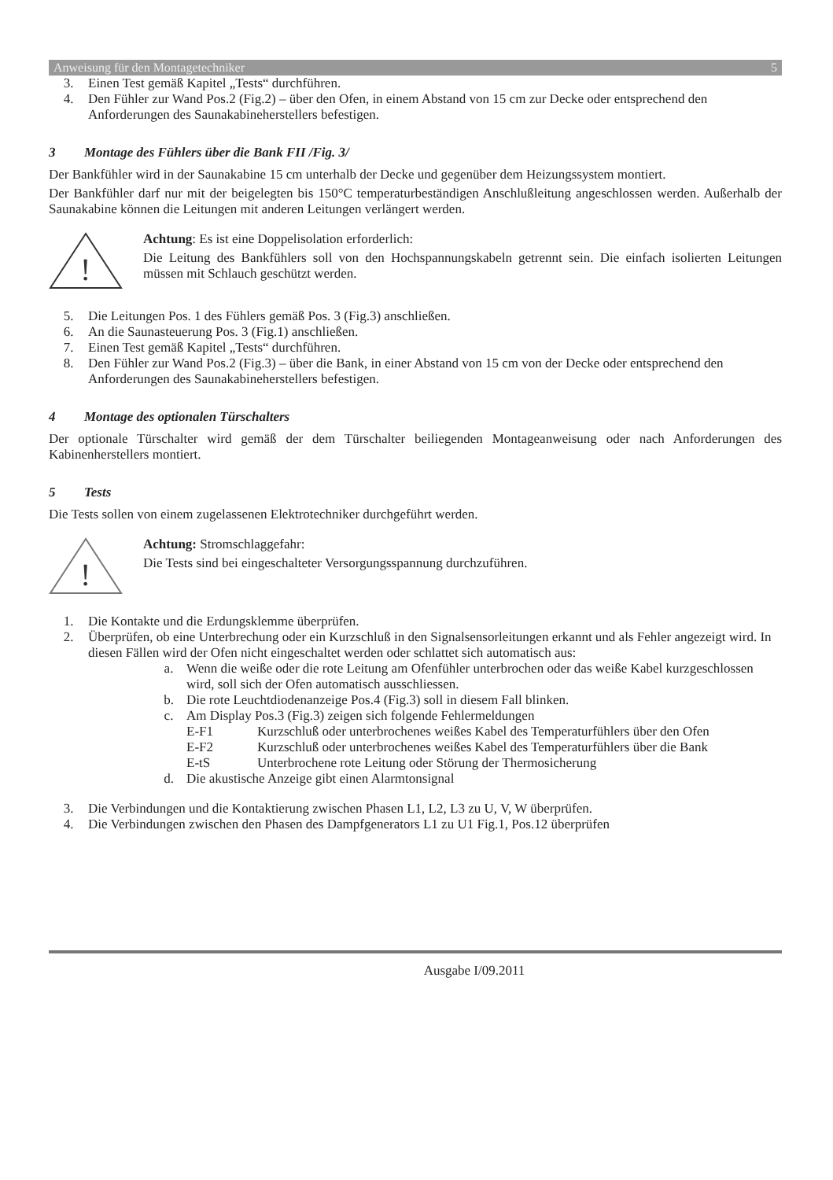Anweisung für den Montagetechniker 5
3. Einen Test gemäß Kapitel „Tests“ durchführen.
4. Den Fühler zur Wand Pos.2 (Fig.2) – über den Ofen, in einem Abstand von 15 cm zur Decke oder entsprechend den Anforderungen des Saunakabineherstellers befestigen.
3 Montage des Fühlers über die Bank FII /Fig. 3/
Der Bankfühler wird in der Saunakabine 15 cm unterhalb der Decke und gegenüber dem Heizungssystem montiert.
Der Bankfühler darf nur mit der beigelegten bis 150°C temperaturbeständigen Anschlußleitung angeschlossen werden. Außerhalb der Saunakabine können die Leitungen mit anderen Leitungen verlängert werden.
!
Achtung: Es ist eine Doppelisolation erforderlich:
Die Leitung des Bankfühlers soll von den Hochspannungskabeln getrennt sein. Die einfach isolierten Leitungen müssen mit Schlauch geschützt werden.
5. Die Leitungen Pos. 1 des Fühlers gemäß Pos. 3 (Fig.3) anschließen.
6. An die Saunasteuerung Pos. 3 (Fig.1) anschließen.
7. Einen Test gemäß Kapitel „Tests“ durchführen.
8. Den Fühler zur Wand Pos.2 (Fig.3) – über die Bank, in einer Abstand von 15 cm von der Decke oder entsprechend den Anforderungen des Saunakabineherstellers befestigen.
4 Montage des optionalen Türschalters
Der optionale Türschalter wird gemäß der dem Türschalter beiliegenden Montageanweisung oder nach Anforderungen des Kabinenherstellers montiert.
5 Tests
Die Tests sollen von einem zugelassenen Elektrotechniker durchgeführt werden.
!
Achtung: Stromschlaggefahr:
Die Tests sind bei eingeschalteter Versorgungsspannung durchzuführen.
1. Die Kontakte und die Erdungsklemme überprüfen.
2. Überprüfen, ob eine Unterbrechung oder ein Kurzschluß in den Signalsensorleitungen erkannt und als Fehler angezeigt wird. In diesen Fällen wird der Ofen nicht eingeschaltet werden oder schlattet sich automatisch aus:
a. Wenn die weiße oder die rote Leitung am Ofenfühler unterbrochen oder das weiße Kabel kurzgeschlossen wird, soll sich der Ofen automatisch ausschliessen.
b. Die rote Leuchtdiodenanzeige Pos.4 (Fig.3) soll in diesem Fall blinken.
c. Am Display Pos.3 (Fig.3) zeigen sich folgende Fehlermeldungen
E-F1 Kurzschluß oder unterbrochenes weißes Kabel des Temperaturfühlers über den Ofen
E-F2 Kurzschluß oder unterbrochenes weißes Kabel des Temperaturfühlers über die Bank
E-tS Unterbrochene rote Leitung oder Störung der Thermosicherung
d. Die akustische Anzeige gibt einen Alarmtonsignal
3. Die Verbindungen und die Kontaktierung zwischen Phasen L1, L2, L3 zu U, V, W überprüfen.
4. Die Verbindungen zwischen den Phasen des Dampfgenerators L1 zu U1 Fig.1, Pos.12 überprüfen
Ausgabe I/09.2011